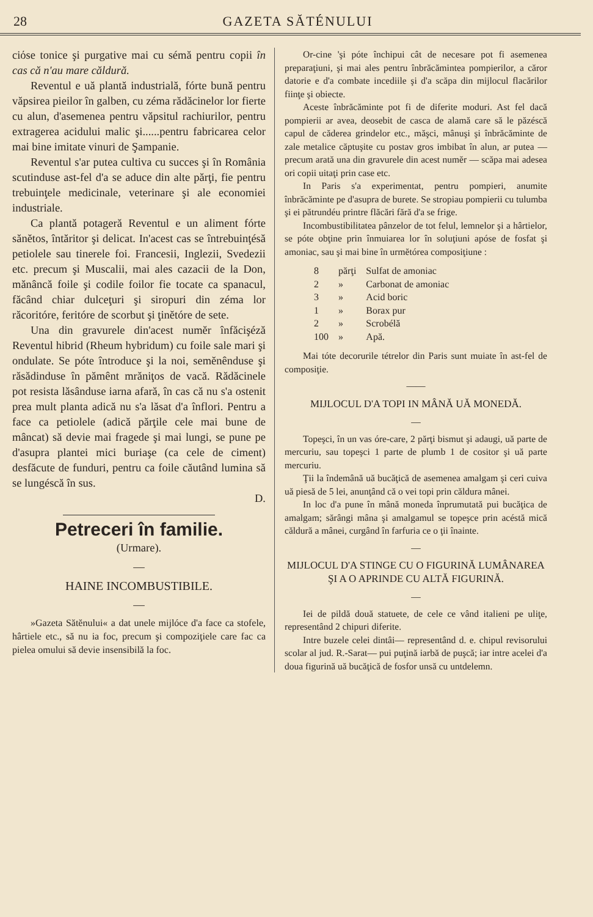28 GAZETA SĂTÉNULUI
ciόse tonice şi purgative mai cu sémă pentru copii în cas că n'au mare căldură.
Reventul e uă plantă industrială, fórte bună pentru văpsirea pieilor în galben, cu zéma rădăcinelor lor fierte cu alun, d'asemenea pentru văpsitul rachiurilor, pentru extragerea acidului malic şi......pentru fabricarea celor mai bine imitate vinuri de Şampanie.
Reventul s'ar putea cultiva cu succes şi în România scutinduse ast-fel d'a se aduce din alte părţi, fie pentru trebuinţele medicinale, veterinare şi ale economiei industriale.
Ca plantă potageră Reventul e un aliment fórte sănĕtos, întăritor şi delicat. In'acest cas se întrebuinţésă petiolele sau tinerele foi. Francesii, Inglezii, Svedezii etc. precum şi Muscalii, mai ales cazacii de la Don, mănâncă foile şi codile foilor fie tocate ca spanacul, făcând chiar dulceţuri şi siropuri din zéma lor răcoritóre, feritóre de scorbut şi ţinĕtóre de sete.
Una din gravurele din'acest numĕr înfăcişéză Reventul hibrid (Rheum hybridum) cu foile sale mari şi ondulate. Se póte întroduce şi la noi, semĕnênduse şi răsădinduse în pămênt mrăniţos de vacă. Rădăcinele pot resista lăsânduse iarna afară, în cas că nu s'a ostenit prea mult planta adică nu s'a lăsat d'a înflori. Pentru a face ca petiolele (adică părţile cele mai bune de mâncat) să devie mai fragede şi mai lungi, se pune pe d'asupra plantei mici buriaşe (ca cele de ciment) desfăcute de funduri, pentru ca foile căutând lumina să se lungéscă în sus.
D.
Petreceri în familie.
(Urmare).
—
HAINE INCOMBUSTIBILE.
—
»Gazeta Sătĕnului« a dat unele mijlóce d'a face ca stofele, hârtiele etc., să nu ia foc, precum şi compoziţiele care fac ca pielea omului să devie insensibilă la foc.
Or-cine 'şi póte închipui cât de necesare pot fi asemenea preparaţiuni, şi mai ales pentru înbrăcămintea pompierilor, a căror datorie e d'a combate incediile şi d'a scăpa din mijlocul flacărilor fiinţe şi obiecte.
Aceste înbrăcăminte pot fi de diferite moduri. Ast fel dacă pompierii ar avea, deosebit de casca de alamă care să le păzéscă capul de căderea grindelor etc., măşci, mânuşi şi înbrăcăminte de zale metalice căptuşite cu postav gros imbibat în alun, ar putea — precum arată una din gravurele din acest numĕr — scăpa mai adesea ori copii uitaţi prin case etc.
In Paris s'a experimentat, pentru pompieri, anumite înbrăcăminte pe d'asupra de burete. Se stropiau pompierii cu tulumba şi ei pătrundéu printre flăcări fără d'a se frige.
Incombustibilitatea pânzelor de tot felul, lemnelor şi a hârtielor, se póte obţine prin înmuiarea lor în soluţiuni apóse de fosfat şi amoniac, sau şi mai bine în urmĕtórea composiţiune :
| 8 | părţi | Sulfat de amoniac |
| 2 | » | Carbonat de amoniac |
| 3 | » | Acid boric |
| 1 | » | Borax pur |
| 2 | » | Scrobélă |
| 100 | » | Apă. |
Mai tóte decorurile tétrelor din Paris sunt muiate în ast-fel de composiţie.
——
MIJLOCUL D'A TOPI IN MÂNĂ UĂ MONEDĂ.
—
Topeşci, în un vas óre-care, 2 părţi bismut şi adaugi, uă parte de mercuriu, sau topeşci 1 parte de plumb 1 de cositor şi uă parte mercuriu.
Ţii la îndemână uă bucăţică de asemenea amalgam şi ceri cuiva uă piesă de 5 lei, anunţând că o vei topi prin căldura mânei.
In loc d'a pune în mână moneda înprumutată pui bucăţica de amalgam; sărângi mâna şi amalgamul se topeşce prin acéstă mică căldură a mânei, curgând în farfuria ce o ţii înainte.
—
MIJLOCUL D'A STINGE CU O FIGURINĂ LUMÂNAREA ŞI A O APRINDE CU ALTĂ FIGURINĂ.
—
Iei de pildă două statuete, de cele ce vând italieni pe uliţe, representând 2 chipuri diferite.
Intre buzele celei dintâi— representând d. e. chipul revisorului scolar al jud. R.-Sarat— pui puţină iarbă de puşcă; iar intre acelei d'a doua figurină uă bucăţică de fosfor unsă cu untdelemn.